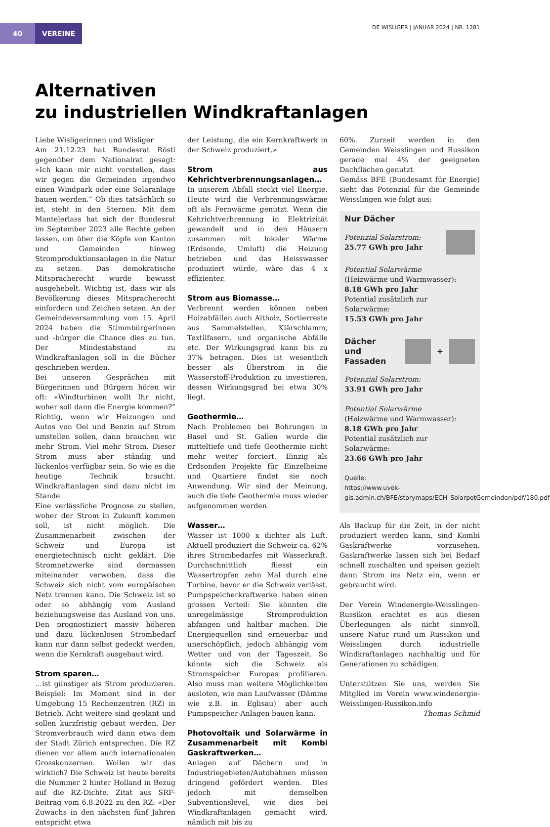40 VEREINE
DE WISLIGER | JANUAR 2024 | NR. 1281
Alternativen
zu industriellen Windkraftanlagen
Liebe Wisligerinnen und Wisliger
Am 21.12.23 hat Bundesrat Rösti gegenüber dem Nationalrat gesagt: »Ich kann mir nicht vorstellen, dass wir gegen die Gemeinden irgendwo einen Windpark oder eine Solaranlage bauen werden.” Ob dies tatsächlich so ist, steht in den Sternen. Mit dem Mantelerlass hat sich der Bundesrat im September 2023 alle Rechte geben lassen, um über die Köpfe von Kanton und Gemeinden hinweg Stromproduktionsanlagen in die Natur zu setzen. Das demokratische Mitspracherecht wurde bewusst ausgehebelt. Wichtig ist, dass wir als Bevölkerung dieses Mitspracherecht einfordern und Zeichen setzen. An der Gemeindeversammlung vom 15. April 2024 haben die Stimmbürgerinnen und -bürger die Chance dies zu tun. Der Mindestabstand zu Windkraftanlagen soll in die Bücher geschrieben werden.
Bei unseren Gesprächen mit Bürgerinnen und Bürgern hören wir oft: »Windturbinen wollt Ihr nicht, woher soll dann die Energie kommen?” Richtig, wenn wir Heizungen und Autos von Oel und Benzin auf Strom umstellen sollen, dann brauchen wir mehr Strom. Viel mehr Strom. Dieser Strom muss aber ständig und lückenlos verfügbar sein. So wie es die heutige Technik braucht. Windkraftanlagen sind dazu nicht im Stande.
Eine verlässliche Prognose zu stellen, woher der Strom in Zukunft kommen soll, ist nicht möglich. Die Zusammenarbeit zwischen der Schweiz und Europa ist energietechnisch nicht geklärt. Die Stromnetzwerke sind dermassen miteinander verwoben, dass die Schweiz sich nicht vom europäischen Netz trennen kann. Die Schweiz ist so oder so abhängig vom Ausland beziehungsweise das Ausland von uns. Den prognostiziert massiv höheren und dazu lückenlosen Strombedarf kann nur dann selbst gedeckt werden, wenn die Kernkraft ausgebaut wird.
Strom sparen…
…ist günstiger als Strom produzieren. Beispiel: Im Moment sind in der Umgebung 15 Rechenzentren (RZ) in Betrieb. Acht weitere sind geplant und sollen kurzfristig gebaut werden. Der Stromverbrauch wird dann etwa dem der Stadt Zürich entsprechen. Die RZ dienen vor allem auch internationalen Grosskonzernen. Wollen wir das wirklich? Die Schweiz ist heute bereits die Nummer 2 hinter Holland in Bezug auf die RZ-Dichte. Zitat aus SRF-Beitrag vom 6.8.2022 zu den RZ: «Der Zuwachs in den nächsten fünf Jahren entspricht etwa
der Leistung, die ein Kernkraftwerk in der Schweiz produziert.»
Strom aus Kehrichtverbrennungsanlagen…
In unserem Abfall steckt viel Energie. Heute wird die Verbrennungswärme oft als Fernwärme genutzt. Wenn die Kehrichtverbrennung in Elektrizität gewandelt und in den Häusern zusammen mit lokaler Wärme (Erdsonde, Umluft) die Heizung betrieben und das Heisswasser produziert würde, wäre das 4 x effizienter.
Strom aus Biomasse…
Verbrennt werden können neben Holzabfällen auch Altholz, Sortierreste aus Sammelstellen, Klärschlamm, Textilfasern, und organische Abfälle etc. Der Wirkungsgrad kann bis zu 37% betragen. Dies ist wesentlich besser als Überstrom in die Wasserstoff-Produktion zu investieren, dessen Wirkungsgrad bei etwa 30% liegt.
Geothermie…
Nach Problemen bei Bohrungen in Basel und St. Gallen wurde die mitteltiefe und tiefe Geothermie nicht mehr weiter forciert. Einzig als Erdsonden Projekte für Einzelheime und Quartiere findet sie noch Anwendung. Wir sind der Meinung, auch die tiefe Geothermie muss wieder aufgenommen werden.
Wasser…
Wasser ist 1000 x dichter als Luft. Aktuell produziert die Schweiz ca. 62% ihres Strombedarfes mit Wasserkraft. Durchschnittlich fliesst ein Wassertropfen zehn Mal durch eine Turbine, bevor er die Schweiz verlässt. Pumpspeicherkraftwerke haben einen grossen Vorteil: Sie könnten die unregelmässige Stromproduktion abfangen und haltbar machen. Die Energiequellen sind erneuerbar und unerschöpflich, jedoch abhängig vom Wetter und von der Tageszeit. So könnte sich die Schweiz als Stromspeicher Europas profilieren. Also muss man weitere Möglichkeiten ausloten, wie man Laufwasser (Dämme wie z.B. in Eglisau) aber auch Pumpspeicher-Anlagen bauen kann.
Photovoltaik und Solarwärme in Zusammenarbeit mit Kombi Gaskraftwerken…
Anlagen auf Dächern und in Industriegebieten/Autobahnen müssen dringend gefördert werden. Dies jedoch mit demselben Subventionslevel, wie dies bei Windkraftanlagen gemacht wird, nämlich mit bis zu
60%. Zurzeit werden in den Gemeinden Weisslingen und Russikon gerade mal 4% der geeigneten Dachflächen genutzt.
Gemäss BFE (Bundesamt für Energie) sieht das Potenzial für die Gemeinde Weisslingen wie folgt aus:
Nur Dächer
Potenzial Solarstrom:
25.77 GWh pro Jahr
Potential Solarwärme
(Heizwärme und Warmwasser):
8.18 GWh pro Jahr
Potential zusätzlich zur Solarwärme:
15.53 GWh pro Jahr
Dächer
und Fassaden +
Potenzial Solarstrom:
33.91 GWh pro Jahr
Potential Solarwärme
(Heizwärme und Warmwasser):
8.18 GWh pro Jahr
Potential zusätzlich zur Solarwärme:
23.66 GWh pro Jahr
Quelle:
https://www.uvek-gis.admin.ch/BFE/storymaps/ECH_SolarpotGemeinden/pdf/180.pdf
Als Backup für die Zeit, in der nicht produziert werden kann, sind Kombi Gaskraftwerke vorzusehen. Gaskraftwerke lassen sich bei Bedarf schnell zuschalten und speisen gezielt dann Strom ins Netz ein, wenn er gebraucht wird.
Der Verein Windenergie-Weisslingen-Russikon erachtet es aus diesen Überlegungen als nicht sinnvoll, unsere Natur rund um Russikon und Weisslingen durch industrielle Windkraftanlagen nachhaltig und für Generationen zu schädigen.
Unterstützen Sie uns, werden Sie Mitglied im Verein www.windenergie-Weisslingen-Russikon.info
Thomas Schmid